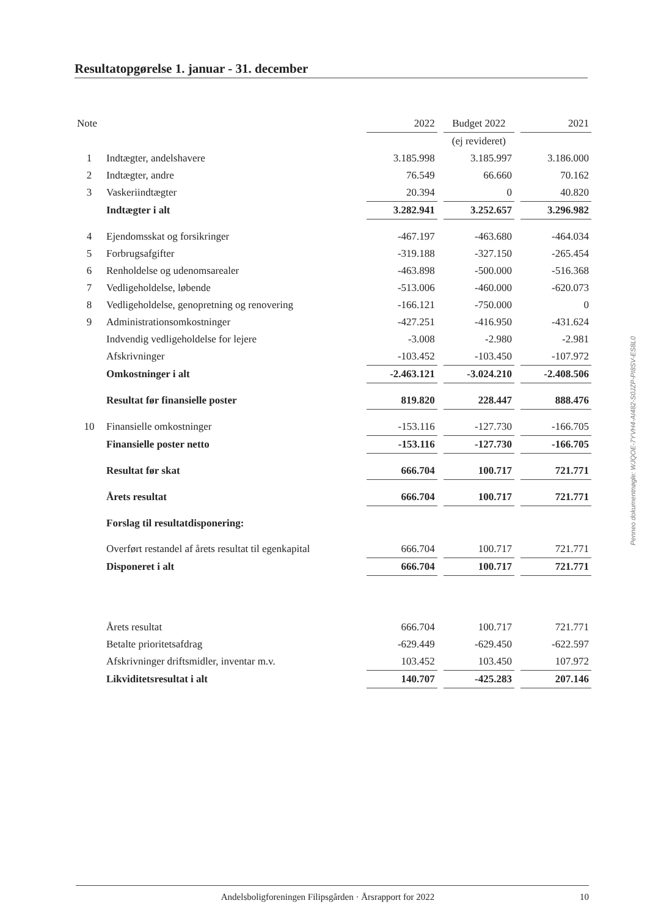Resultatopgørelse 1. januar - 31. december
| Note | | 2022 | | Budget 2022 | | 2021 |
| --- | --- | --- | --- | --- | --- | --- |
| | | | | (ej revideret) | | |
| 1 | Indtægter, andelshavere | 3.185.998 | | 3.185.997 | | 3.186.000 |
| 2 | Indtægter, andre | 76.549 | | 66.660 | | 70.162 |
| 3 | Vaskeriindtægter | 20.394 | | 0 | | 40.820 |
| | Indtægter i alt | 3.282.941 | | 3.252.657 | | 3.296.982 |
| 4 | Ejendomsskat og forsikringer | -467.197 | | -463.680 | | -464.034 |
| 5 | Forbrugsafgifter | -319.188 | | -327.150 | | -265.454 |
| 6 | Renholdelse og udenomsarealer | -463.898 | | -500.000 | | -516.368 |
| 7 | Vedligeholdelse, løbende | -513.006 | | -460.000 | | -620.073 |
| 8 | Vedligeholdelse, genopretning og renovering | -166.121 | | -750.000 | | 0 |
| 9 | Administrationsomkostninger | -427.251 | | -416.950 | | -431.624 |
| | Indvendig vedligeholdelse for lejere | -3.008 | | -2.980 | | -2.981 |
| | Afskrivninger | -103.452 | | -103.450 | | -107.972 |
| | Omkostninger i alt | -2.463.121 | | -3.024.210 | | -2.408.506 |
| | Resultat før finansielle poster | 819.820 | | 228.447 | | 888.476 |
| 10 | Finansielle omkostninger | -153.116 | | -127.730 | | -166.705 |
| | Finansielle poster netto | -153.116 | | -127.730 | | -166.705 |
| | Resultat før skat | 666.704 | | 100.717 | | 721.771 |
| | Årets resultat | 666.704 | | 100.717 | | 721.771 |
| | Forslag til resultatdisponering: | | | | | |
| | Overført restandel af årets resultat til egenkapital | 666.704 | | 100.717 | | 721.771 |
| | Disponeret i alt | 666.704 | | 100.717 | | 721.771 |
| | Årets resultat | 666.704 | | 100.717 | | 721.771 |
| | Betalte prioritetsafdrag | -629.449 | | -629.450 | | -622.597 |
| | Afskrivninger driftsmidler, inventar m.v. | 103.452 | | 103.450 | | 107.972 |
| | Likviditetsresultat i alt | 140.707 | | -425.283 | | 207.146 |
Penneo dokumentnøgle: WJQOE-7YVH4-AI482-S0JZP-PI8SV-ES8L0
Andelsboligforeningen Filipsgården · Årsrapport for 2022 10